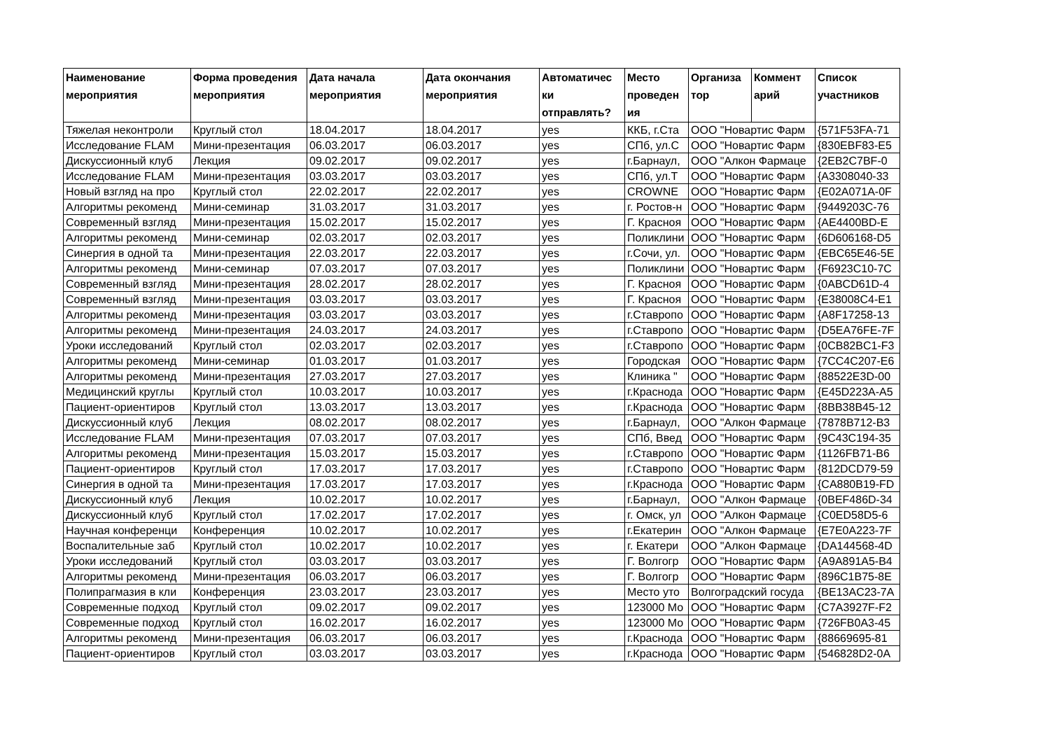| Наименование мероприятия | Форма проведения мероприятия | Дата начала мероприятия | Дата окончания мероприятия | Автоматичес ки отправлять? | Место проведен ия | Организа тор | Коммент арий | Список участников |
| --- | --- | --- | --- | --- | --- | --- | --- | --- |
| Тяжелая неконтроли | Круглый стол | 18.04.2017 | 18.04.2017 | yes | ККБ, г.Ста | ООО "Новартис Фарм | | {571F53FA-71 |
| Исследование FLAM | Мини-презентация | 06.03.2017 | 06.03.2017 | yes | СПб, ул.С | ООО "Новартис Фарм | | {830EBF83-E5 |
| Дискуссионный клуб | Лекция | 09.02.2017 | 09.02.2017 | yes | г.Барнаул, | ООО "Алкон Фармаце | | {2EB2C7BF-0 |
| Исследование FLAM | Мини-презентация | 03.03.2017 | 03.03.2017 | yes | СПб, ул.Т | ООО "Новартис Фарм | | {A3308040-33 |
| Новый взгляд на про | Круглый стол | 22.02.2017 | 22.02.2017 | yes | CROWNE | ООО "Новартис Фарм | | {E02A071A-0F |
| Алгоритмы рекоменд | Мини-семинар | 31.03.2017 | 31.03.2017 | yes | г. Ростов-н | ООО "Новартис Фарм | | {9449203C-76 |
| Современный взгляд | Мини-презентация | 15.02.2017 | 15.02.2017 | yes | Г. Красноя | ООО "Новартис Фарм | | {AE4400BD-E |
| Алгоритмы рекоменд | Мини-семинар | 02.03.2017 | 02.03.2017 | yes | Поликлини | ООО "Новартис Фарм | | {6D606168-D5 |
| Синергия в одной та | Мини-презентация | 22.03.2017 | 22.03.2017 | yes | г.Сочи, ул. | ООО "Новартис Фарм | | {EBC65E46-5E |
| Алгоритмы рекоменд | Мини-семинар | 07.03.2017 | 07.03.2017 | yes | Поликлини | ООО "Новартис Фарм | | {F6923C10-7C |
| Современный взгляд | Мини-презентация | 28.02.2017 | 28.02.2017 | yes | Г. Красноя | ООО "Новартис Фарм | | {0ABCD61D-4 |
| Современный взгляд | Мини-презентация | 03.03.2017 | 03.03.2017 | yes | Г. Красноя | ООО "Новартис Фарм | | {E38008C4-E1 |
| Алгоритмы рекоменд | Мини-презентация | 03.03.2017 | 03.03.2017 | yes | г.Ставропо | ООО "Новартис Фарм | | {A8F17258-13 |
| Алгоритмы рекоменд | Мини-презентация | 24.03.2017 | 24.03.2017 | yes | г.Ставропо | ООО "Новартис Фарм | | {D5EA76FE-7F |
| Уроки исследований | Круглый стол | 02.03.2017 | 02.03.2017 | yes | г.Ставропо | ООО "Новартис Фарм | | {0CB82BC1-F3 |
| Алгоритмы рекоменд | Мини-семинар | 01.03.2017 | 01.03.2017 | yes | Городская | ООО "Новартис Фарм | | {7CC4C207-E6 |
| Алгоритмы рекоменд | Мини-презентация | 27.03.2017 | 27.03.2017 | yes | Клиника " | ООО "Новартис Фарм | | {88522E3D-00 |
| Медицинский круглы | Круглый стол | 10.03.2017 | 10.03.2017 | yes | г.Краснода | ООО "Новартис Фарм | | {E45D223A-A5 |
| Пациент-ориентиров | Круглый стол | 13.03.2017 | 13.03.2017 | yes | г.Краснода | ООО "Новартис Фарм | | {8BB38B45-12 |
| Дискуссионный клуб | Лекция | 08.02.2017 | 08.02.2017 | yes | г.Барнаул, | ООО "Алкон Фармаце | | {7878B712-B3 |
| Исследование FLAM | Мини-презентация | 07.03.2017 | 07.03.2017 | yes | СПб, Введ | ООО "Новартис Фарм | | {9C43C194-35 |
| Алгоритмы рекоменд | Мини-презентация | 15.03.2017 | 15.03.2017 | yes | г.Ставропо | ООО "Новартис Фарм | | {1126FB71-B6 |
| Пациент-ориентиров | Круглый стол | 17.03.2017 | 17.03.2017 | yes | г.Ставропо | ООО "Новартис Фарм | | {812DCD79-59 |
| Синергия в одной та | Мини-презентация | 17.03.2017 | 17.03.2017 | yes | г.Краснода | ООО "Новартис Фарм | | {CA880B19-FD |
| Дискуссионный клуб | Лекция | 10.02.2017 | 10.02.2017 | yes | г.Барнаул, | ООО "Алкон Фармаце | | {0BEF486D-34 |
| Дискуссионный клуб | Круглый стол | 17.02.2017 | 17.02.2017 | yes | г. Омск, ул | ООО "Алкон Фармаце | | {C0ED58D5-6 |
| Научная конференци | Конференция | 10.02.2017 | 10.02.2017 | yes | г.Екатерин | ООО "Алкон Фармаце | | {E7E0A223-7F |
| Воспалительные заб | Круглый стол | 10.02.2017 | 10.02.2017 | yes | г. Екатери | ООО "Алкон Фармаце | | {DA144568-4D |
| Уроки исследований | Круглый стол | 03.03.2017 | 03.03.2017 | yes | Г. Волгогр | ООО "Новартис Фарм | | {A9A891A5-B4 |
| Алгоритмы рекоменд | Мини-презентация | 06.03.2017 | 06.03.2017 | yes | Г. Волгогр | ООО "Новартис Фарм | | {896C1B75-8E |
| Полипрагмазия в кли | Конференция | 23.03.2017 | 23.03.2017 | yes | Место уто | Волгоградский госуда | | {BE13AC23-7A |
| Современные подход | Круглый стол | 09.02.2017 | 09.02.2017 | yes | 123000 Мо | ООО "Новартис Фарм | | {C7A3927F-F2 |
| Современные подход | Круглый стол | 16.02.2017 | 16.02.2017 | yes | 123000 Мо | ООО "Новартис Фарм | | {726FB0A3-45 |
| Алгоритмы рекоменд | Мини-презентация | 06.03.2017 | 06.03.2017 | yes | г.Краснода | ООО "Новартис Фарм | | {88669695-81 |
| Пациент-ориентиров | Круглый стол | 03.03.2017 | 03.03.2017 | yes | г.Краснода | ООО "Новартис Фарм | | {546828D2-0A |